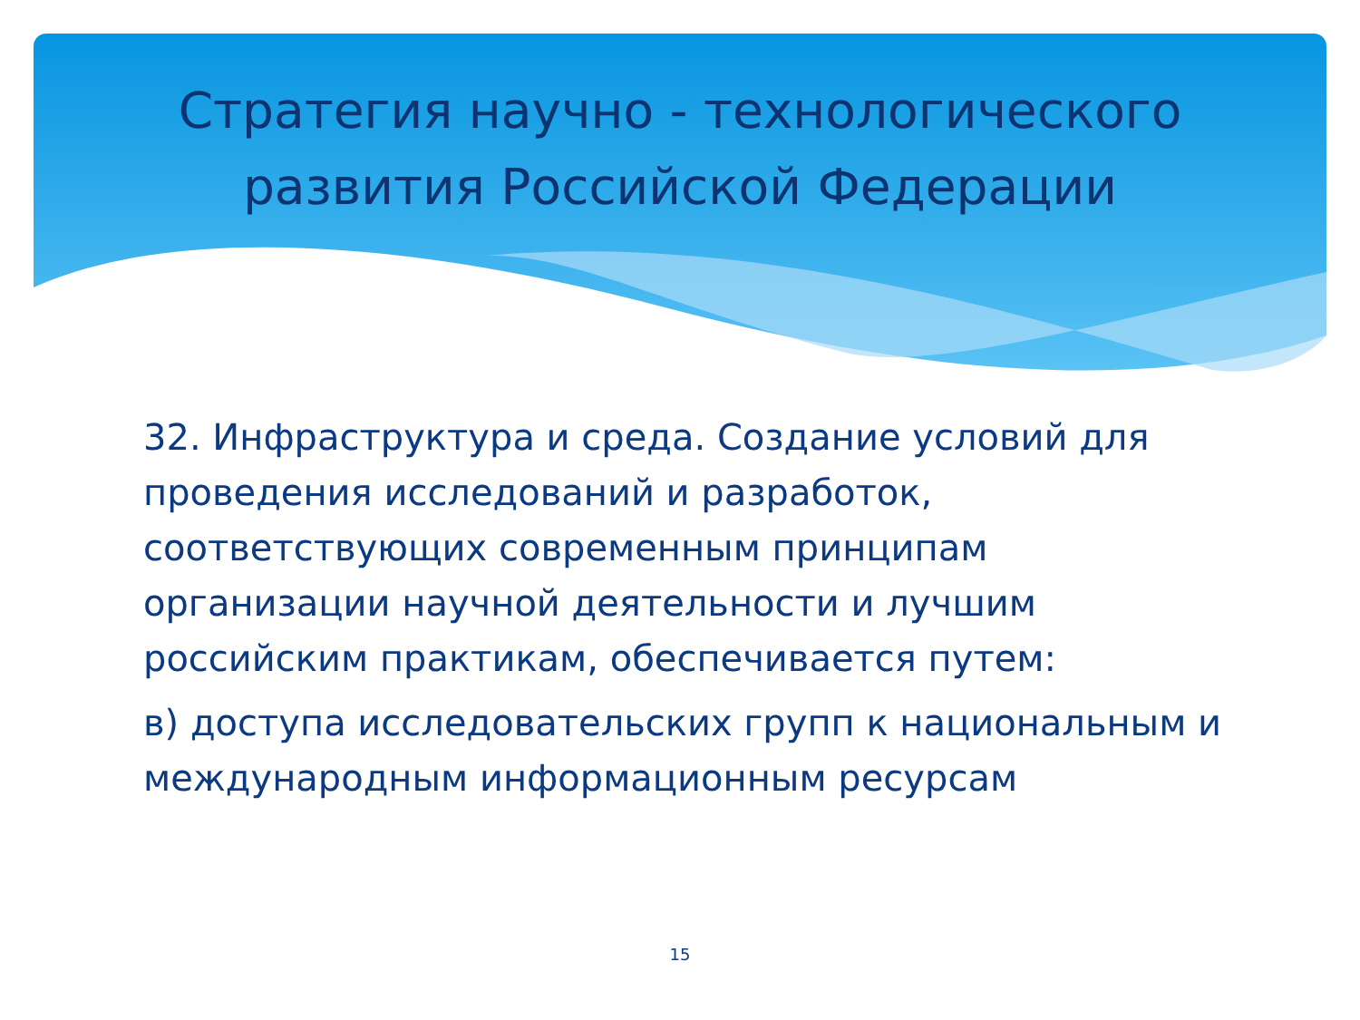Стратегия научно - технологического
развития Российской Федерации
32. Инфраструктура и среда. Создание условий для проведения исследований и разработок, соответствующих современным принципам организации научной деятельности и лучшим российским практикам, обеспечивается путем:
в) доступа исследовательских групп к национальным и международным информационным ресурсам
15